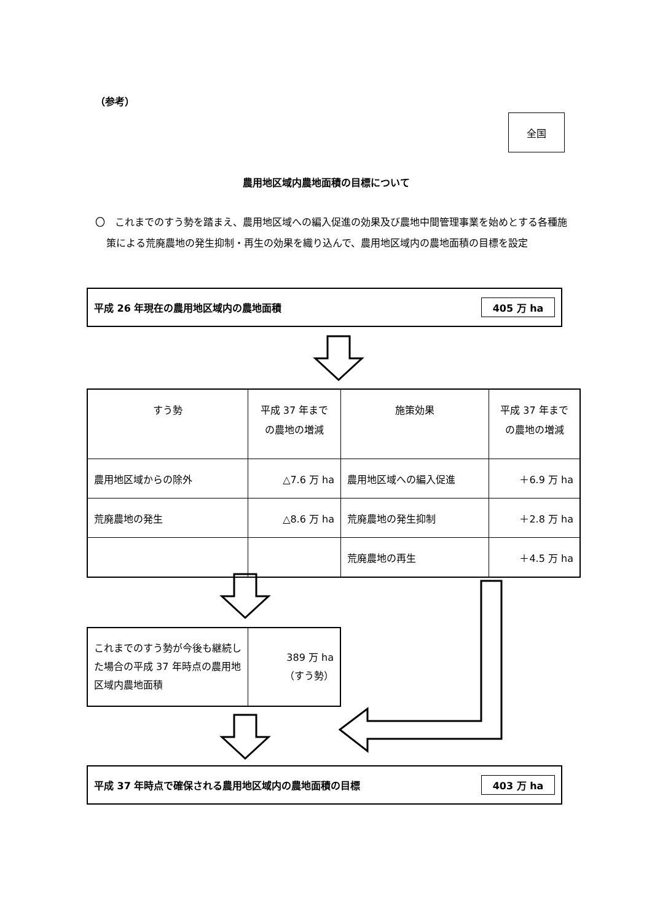（参考）
全国
農用地区域内農地面積の目標について
〇　これまでのすう勢を踏まえ、農用地区域への編入促進の効果及び農地中間管理事業を始めとする各種施策による荒廃農地の発生抑制・再生の効果を織り込んで、農用地区域内の農地面積の目標を設定
平成 26 年現在の農用地区域内の農地面積 405 万 ha
| すう勢 | 平成 37 年まで の農地の増減 | 施策効果 | 平成 37 年まで の農地の増減 |
| --- | --- | --- | --- |
| 農用地区域からの除外 | △7.6 万 ha | 農用地区域への編入促進 | ＋6.9 万 ha |
| 荒廃農地の発生 | △8.6 万 ha | 荒廃農地の発生抑制 | ＋2.8 万 ha |
| | | 荒廃農地の再生 | ＋4.5 万 ha |
| これまでのすう勢が今後も継続した場合の平成 37 年時点の農用地区域内農地面積 | 389 万 ha （すう勢） |
平成 37 年時点で確保される農用地区域内の農地面積の目標 403 万 ha